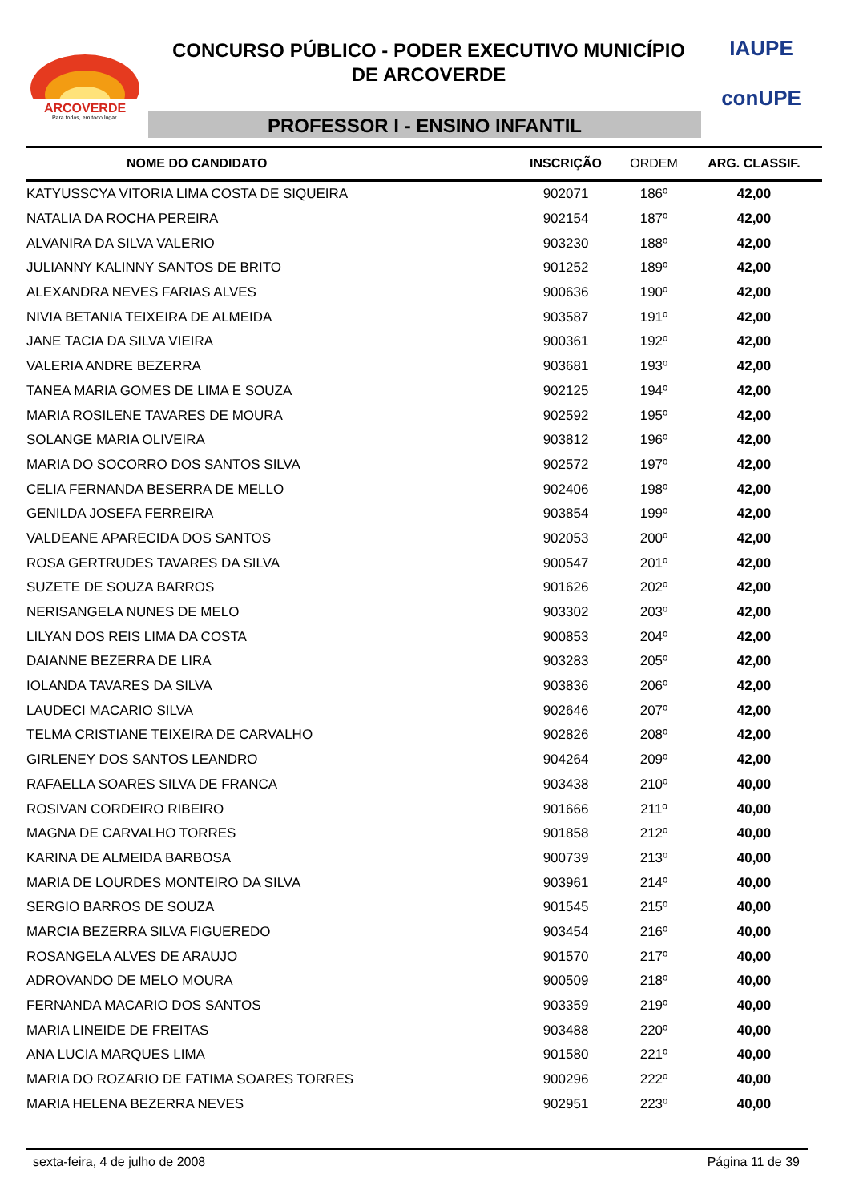ARCOVERDE
Para todos, em todo lugar.
CONCURSO PÚBLICO - PODER EXECUTIVO MUNICÍPIO
DE ARCOVERDE
PROFESSOR I - ENSINO INFANTIL
IAUPE
conUPE
| NOME DO CANDIDATO | INSCRIÇÃO | ORDEM | ARG. CLASSIF. |
| --- | --- | --- | --- |
| KATYUSSCYA VITORIA LIMA COSTA DE SIQUEIRA | 902071 | 186º | 42,00 |
| NATALIA DA ROCHA PEREIRA | 902154 | 187º | 42,00 |
| ALVANIRA DA SILVA VALERIO | 903230 | 188º | 42,00 |
| JULIANNY KALINNY SANTOS DE BRITO | 901252 | 189º | 42,00 |
| ALEXANDRA NEVES FARIAS ALVES | 900636 | 190º | 42,00 |
| NIVIA BETANIA TEIXEIRA DE ALMEIDA | 903587 | 191º | 42,00 |
| JANE TACIA DA SILVA VIEIRA | 900361 | 192º | 42,00 |
| VALERIA ANDRE BEZERRA | 903681 | 193º | 42,00 |
| TANEA MARIA GOMES DE LIMA E SOUZA | 902125 | 194º | 42,00 |
| MARIA ROSILENE TAVARES DE MOURA | 902592 | 195º | 42,00 |
| SOLANGE MARIA OLIVEIRA | 903812 | 196º | 42,00 |
| MARIA DO SOCORRO DOS SANTOS SILVA | 902572 | 197º | 42,00 |
| CELIA FERNANDA BESERRA DE MELLO | 902406 | 198º | 42,00 |
| GENILDA JOSEFA FERREIRA | 903854 | 199º | 42,00 |
| VALDEANE APARECIDA DOS SANTOS | 902053 | 200º | 42,00 |
| ROSA GERTRUDES TAVARES DA SILVA | 900547 | 201º | 42,00 |
| SUZETE DE SOUZA BARROS | 901626 | 202º | 42,00 |
| NERISANGELA NUNES DE MELO | 903302 | 203º | 42,00 |
| LILYAN DOS REIS LIMA DA COSTA | 900853 | 204º | 42,00 |
| DAIANNE BEZERRA DE LIRA | 903283 | 205º | 42,00 |
| IOLANDA TAVARES DA SILVA | 903836 | 206º | 42,00 |
| LAUDECI MACARIO SILVA | 902646 | 207º | 42,00 |
| TELMA CRISTIANE TEIXEIRA DE CARVALHO | 902826 | 208º | 42,00 |
| GIRLENEY DOS SANTOS LEANDRO | 904264 | 209º | 42,00 |
| RAFAELLA SOARES SILVA DE FRANCA | 903438 | 210º | 40,00 |
| ROSIVAN CORDEIRO RIBEIRO | 901666 | 211º | 40,00 |
| MAGNA DE CARVALHO TORRES | 901858 | 212º | 40,00 |
| KARINA DE ALMEIDA BARBOSA | 900739 | 213º | 40,00 |
| MARIA DE LOURDES MONTEIRO DA SILVA | 903961 | 214º | 40,00 |
| SERGIO BARROS DE SOUZA | 901545 | 215º | 40,00 |
| MARCIA BEZERRA SILVA FIGUEREDO | 903454 | 216º | 40,00 |
| ROSANGELA ALVES DE ARAUJO | 901570 | 217º | 40,00 |
| ADROVANDO DE MELO MOURA | 900509 | 218º | 40,00 |
| FERNANDA MACARIO DOS SANTOS | 903359 | 219º | 40,00 |
| MARIA LINEIDE DE FREITAS | 903488 | 220º | 40,00 |
| ANA LUCIA MARQUES LIMA | 901580 | 221º | 40,00 |
| MARIA DO ROZARIO DE FATIMA SOARES TORRES | 900296 | 222º | 40,00 |
| MARIA HELENA BEZERRA NEVES | 902951 | 223º | 40,00 |
sexta-feira, 4 de julho de 2008 Página 11 de 39